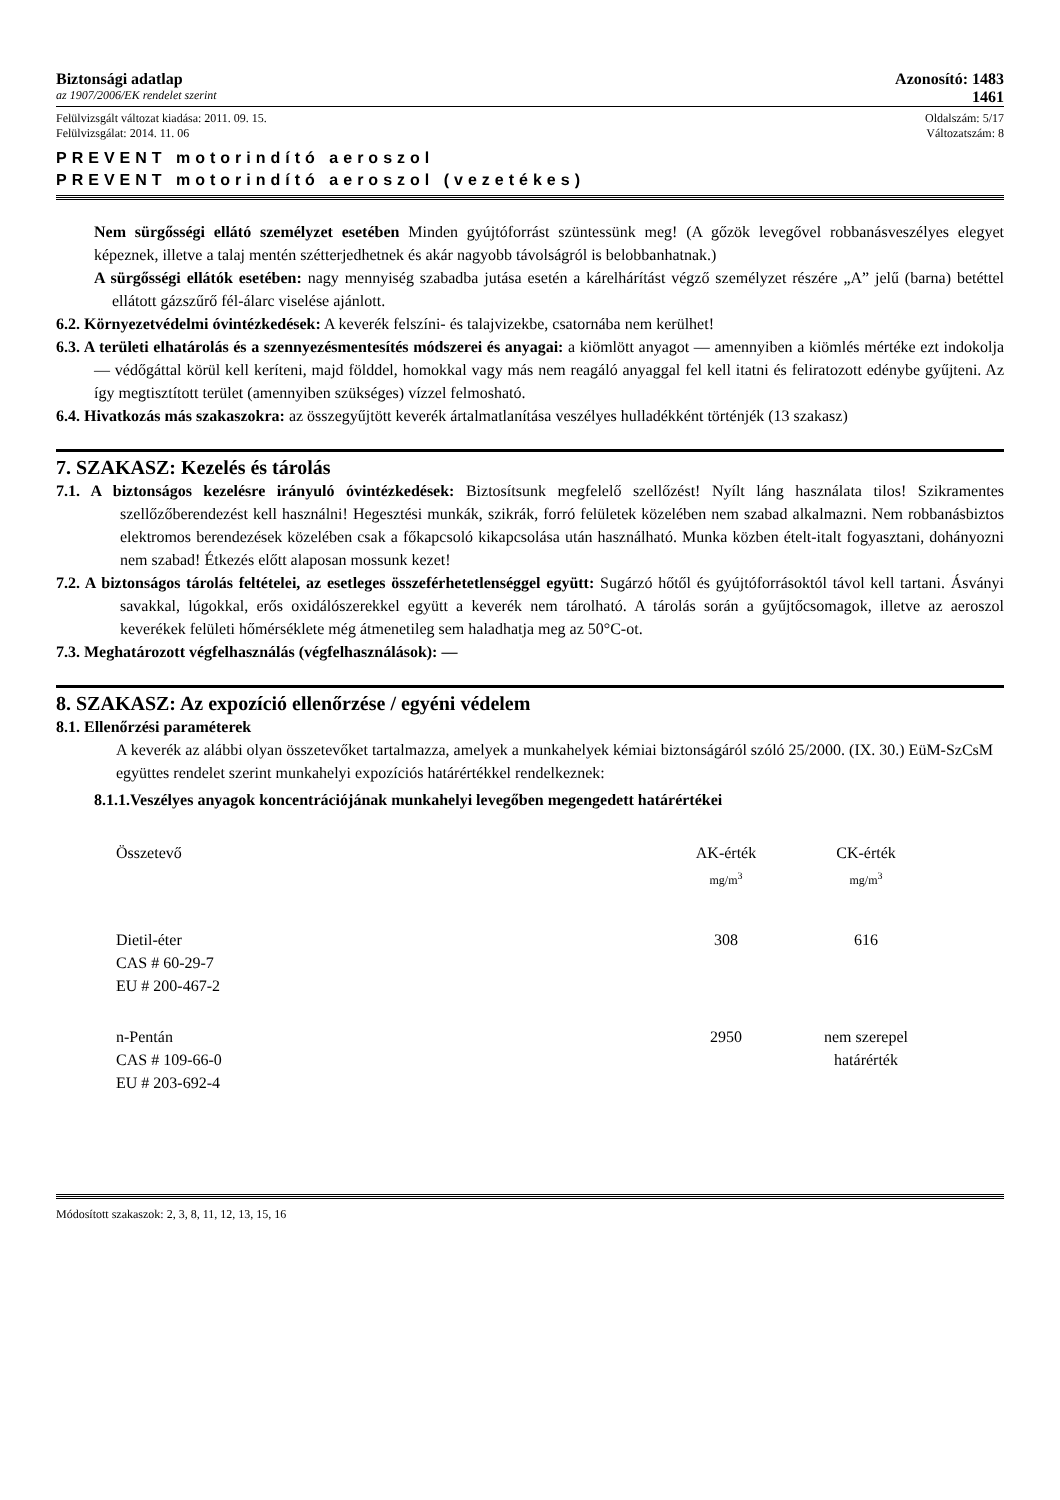Biztonsági adatlap Azonosító: 1483
az 1907/2006/EK rendelet szerint 1461
Felülvizsgált változat kiadása: 2011. 09. 15. Oldalszám: 5/17
Felülvizsgálat: 2014. 11. 06 Változatszám: 8
PREVENT motorindító aeroszol
PREVENT motorindító aeroszol (vezetékes)
Nem sürgősségi ellátó személyzet esetében Minden gyújtóforrást szüntessünk meg! (A gőzök levegővel robbanásveszélyes elegyet képeznek, illetve a talaj mentén szétterjedhetnek és akár nagyobb távolságról is belobbanhatnak.)
A sürgősségi ellátók esetében: nagy mennyiség szabadba jutása esetén a kárelhárítást végző személyzet részére „A” jelű (barna) betéttel ellátott gázszűrő fél-álarc viselése ajánlott.
6.2. Környezetvédelmi óvintézkedések: A keverék felszíni- és talajvizekbe, csatornába nem kerülhet!
6.3. A területi elhatárolás és a szennyezésmentesítés módszerei és anyagai: a kiömlött anyagot — amennyiben a kiömlés mértéke ezt indokolja — védőgáttal körül kell keríteni, majd földdel, homokkal vagy más nem reagáló anyaggal fel kell itatni és feliratozott edénybe gyűjteni. Az így megtisztított terület (amennyiben szükséges) vízzel felmosható.
6.4. Hivatkozás más szakaszokra: az összegyűjtött keverék ártalmatlanítása veszélyes hulladékként történjék (13 szakasz)
7. SZAKASZ: Kezelés és tárolás
7.1. A biztonságos kezelésre irányuló óvintézkedések: Biztosítsunk megfelelő szellőzést! Nyílt láng használata tilos! Szikramentes szellőzőberendezést kell használni! Hegesztési munkák, szikrák, forró felületek közelében nem szabad alkalmazni. Nem robbanásbiztos elektromos berendezések közelében csak a főkapcsoló kikapcsolása után használható. Munka közben ételt-italt fogyasztani, dohányozni nem szabad! Étkezés előtt alaposan mossunk kezet!
7.2. A biztonságos tárolás feltételei, az esetleges összeférhetetlenséggel együtt: Sugárzó hőtől és gyújtóforrásoktól távol kell tartani. Ásványi savakkal, lúgokkal, erős oxidálószerekkel együtt a keverék nem tárolható. A tárolás során a gyűjtőcsomagok, illetve az aeroszol keverékek felületi hőmérséklete még átmenetileg sem haladhatja meg az 50°C-ot.
7.3. Meghatározott végfelhasználás (végfelhasználások): —
8. SZAKASZ: Az expozíció ellenőrzése / egyéni védelem
8.1. Ellenőrzési paraméterek
A keverék az alábbi olyan összetevőket tartalmazza, amelyek a munkahelyek kémiai biztonságáról szóló 25/2000. (IX. 30.) EüM-SzCsM együttes rendelet szerint munkahelyi expozíciós határértékkel rendelkeznek:
8.1.1.Veszélyes anyagok koncentrációjának munkahelyi levegőben megengedett határértékei
| Összetevő | AK-érték mg/m<sup>3</sup> | CK-érték mg/m<sup>3</sup> |
| Dietil-éter CAS # 60-29-7 EU # 200-467-2 | 308 | 616 |
| n-Pentán CAS # 109-66-0 EU # 203-692-4 | 2950 | nem szerepel határérték |
Módosított szakaszok: 2, 3, 8, 11, 12, 13, 15, 16